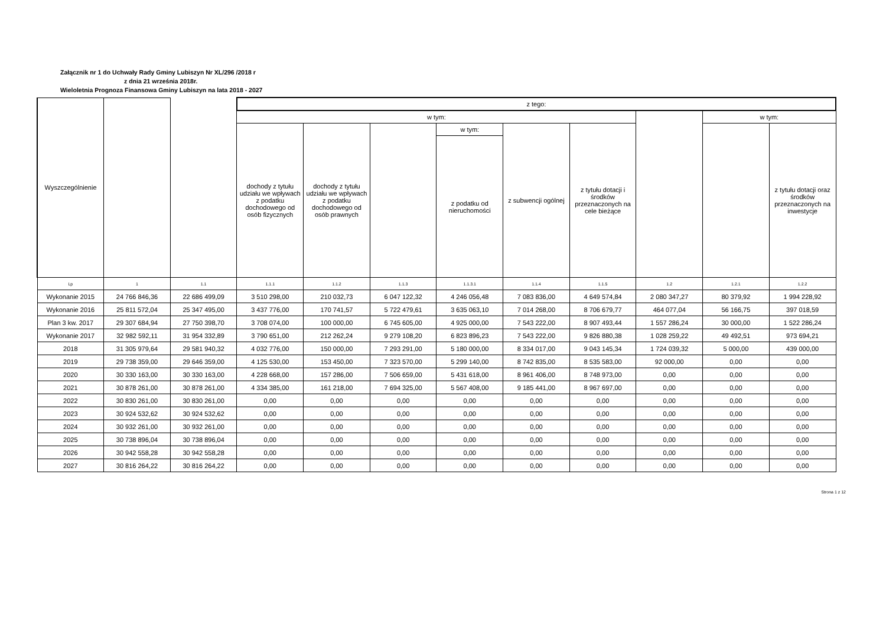Załącznik nr 1 do Uchwały Rady Gminy Lubiszyn Nr XL/296 /2018 r
z dnia 21 września 2018r.
Wieloletnia Prognoza Finansowa Gminy Lubiszyn na lata 2018 - 2027
| Wyszczególnienie | | | z tego: | | | | | | | | |
| --- | --- | --- | --- | --- | --- | --- | --- | --- | --- | --- | --- |
| | | | w tym: | | | | | | | w tym: | |
| | | | dochody z tytułu udziału we wpływach z podatku dochodowego od osób fizycznych | dochody z tytułu udziału we wpływach z podatku dochodowego od osób prawnych | | w tym: | z subwencji ogólnej | z tytułu dotacji i środków przeznaczonych na cele bieżące | | | z tytułu dotacji oraz środków przeznaczonych na inwestycje |
| | | | | | | z podatku od nieruchomości | | | | | |
| Lp | 1 | 1.1 | 1.1.1 | 1.1.2 | 1.1.3 | 1.1.3.1 | 1.1.4 | 1.1.5 | 1.2 | 1.2.1 | 1.2.2 |
| Wykonanie 2015 | 24 766 846,36 | 22 686 499,09 | 3 510 298,00 | 210 032,73 | 6 047 122,32 | 4 246 056,48 | 7 083 836,00 | 4 649 574,84 | 2 080 347,27 | 80 379,92 | 1 994 228,92 |
| Wykonanie 2016 | 25 811 572,04 | 25 347 495,00 | 3 437 776,00 | 170 741,57 | 5 722 479,61 | 3 635 063,10 | 7 014 268,00 | 8 706 679,77 | 464 077,04 | 56 166,75 | 397 018,59 |
| Plan 3 kw. 2017 | 29 307 684,94 | 27 750 398,70 | 3 708 074,00 | 100 000,00 | 6 745 605,00 | 4 925 000,00 | 7 543 222,00 | 8 907 493,44 | 1 557 286,24 | 30 000,00 | 1 522 286,24 |
| Wykonanie 2017 | 32 982 592,11 | 31 954 332,89 | 3 790 651,00 | 212 262,24 | 9 279 108,20 | 6 823 896,23 | 7 543 222,00 | 9 826 880,38 | 1 028 259,22 | 49 492,51 | 973 694,21 |
| 2018 | 31 305 979,64 | 29 581 940,32 | 4 032 776,00 | 150 000,00 | 7 293 291,00 | 5 180 000,00 | 8 334 017,00 | 9 043 145,34 | 1 724 039,32 | 5 000,00 | 439 000,00 |
| 2019 | 29 738 359,00 | 29 646 359,00 | 4 125 530,00 | 153 450,00 | 7 323 570,00 | 5 299 140,00 | 8 742 835,00 | 8 535 583,00 | 92 000,00 | 0,00 | 0,00 |
| 2020 | 30 330 163,00 | 30 330 163,00 | 4 228 668,00 | 157 286,00 | 7 506 659,00 | 5 431 618,00 | 8 961 406,00 | 8 748 973,00 | 0,00 | 0,00 | 0,00 |
| 2021 | 30 878 261,00 | 30 878 261,00 | 4 334 385,00 | 161 218,00 | 7 694 325,00 | 5 567 408,00 | 9 185 441,00 | 8 967 697,00 | 0,00 | 0,00 | 0,00 |
| 2022 | 30 830 261,00 | 30 830 261,00 | 0,00 | 0,00 | 0,00 | 0,00 | 0,00 | 0,00 | 0,00 | 0,00 | 0,00 |
| 2023 | 30 924 532,62 | 30 924 532,62 | 0,00 | 0,00 | 0,00 | 0,00 | 0,00 | 0,00 | 0,00 | 0,00 | 0,00 |
| 2024 | 30 932 261,00 | 30 932 261,00 | 0,00 | 0,00 | 0,00 | 0,00 | 0,00 | 0,00 | 0,00 | 0,00 | 0,00 |
| 2025 | 30 738 896,04 | 30 738 896,04 | 0,00 | 0,00 | 0,00 | 0,00 | 0,00 | 0,00 | 0,00 | 0,00 | 0,00 |
| 2026 | 30 942 558,28 | 30 942 558,28 | 0,00 | 0,00 | 0,00 | 0,00 | 0,00 | 0,00 | 0,00 | 0,00 | 0,00 |
| 2027 | 30 816 264,22 | 30 816 264,22 | 0,00 | 0,00 | 0,00 | 0,00 | 0,00 | 0,00 | 0,00 | 0,00 | 0,00 |
Strona 1 z 12